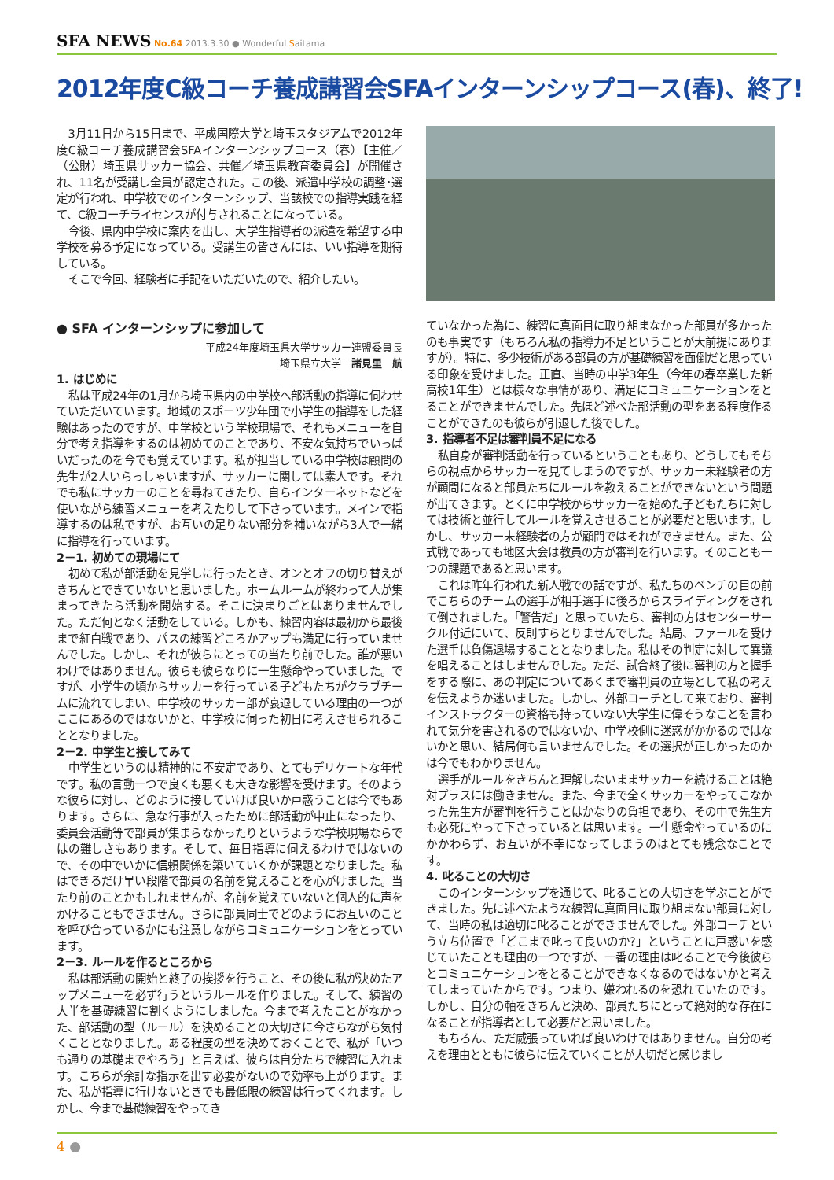SFA NEWS No.64 2013.3.30 ● Wonderful Saitama
2012年度C級コーチ養成講習会SFAインターンシップコース(春)、終了!
3月11日から15日まで、平成国際大学と埼玉スタジアムで2012年度C級コーチ養成講習会SFAインターンシップコース（春）【主催／（公財）埼玉県サッカー協会、共催／埼玉県教育委員会】が開催され、11名が受講し全員が認定された。この後、派遣中学校の調整･選定が行われ、中学校でのインターンシップ、当該校での指導実践を経て、C級コーチライセンスが付与されることになっている。
今後、県内中学校に案内を出し、大学生指導者の派遣を希望する中学校を募る予定になっている。受講生の皆さんには、いい指導を期待している。
そこで今回、経験者に手記をいただいたので、紹介したい。
● SFA インターンシップに参加して
平成24年度埼玉県大学サッカー連盟委員長
埼玉県立大学　諸見里　航
1. はじめに
私は平成24年の1月から埼玉県内の中学校へ部活動の指導に伺わせていただいています。地域のスポーツ少年団で小学生の指導をした経験はあったのですが、中学校という学校現場で、それもメニューを自分で考え指導をするのは初めてのことであり、不安な気持ちでいっぱいだったのを今でも覚えています。私が担当している中学校は顧問の先生が2人いらっしゃいますが、サッカーに関しては素人です。それでも私にサッカーのことを尋ねてきたり、自らインターネットなどを使いながら練習メニューを考えたりして下さっています。メインで指導するのは私ですが、お互いの足りない部分を補いながら3人で一緒に指導を行っています。
2－1. 初めての現場にて
初めて私が部活動を見学しに行ったとき、オンとオフの切り替えがきちんとできていないと思いました。ホームルームが終わって人が集まってきたら活動を開始する。そこに決まりごとはありませんでした。ただ何となく活動をしている。しかも、練習内容は最初から最後まで紅白戦であり、パスの練習どころかアップも満足に行っていませんでした。しかし、それが彼らにとっての当たり前でした。誰が悪いわけではありません。彼らも彼らなりに一生懸命やっていました。ですが、小学生の頃からサッカーを行っている子どもたちがクラブチームに流れてしまい、中学校のサッカー部が衰退している理由の一つがここにあるのではないかと、中学校に伺った初日に考えさせられることとなりました。
2－2. 中学生と接してみて
中学生というのは精神的に不安定であり、とてもデリケートな年代です。私の言動一つで良くも悪くも大きな影響を受けます。そのような彼らに対し、どのように接していけば良いか戸惑うことは今でもあります。さらに、急な行事が入ったために部活動が中止になったり、委員会活動等で部員が集まらなかったりというような学校現場ならではの難しさもあります。そして、毎日指導に伺えるわけではないので、その中でいかに信頼関係を築いていくかが課題となりました。私はできるだけ早い段階で部員の名前を覚えることを心がけました。当たり前のことかもしれませんが、名前を覚えていないと個人的に声をかけることもできません。さらに部員同士でどのようにお互いのことを呼び合っているかにも注意しながらコミュニケーションをとっています。
2－3. ルールを作るところから
私は部活動の開始と終了の挨拶を行うこと、その後に私が決めたアップメニューを必ず行うというルールを作りました。そして、練習の大半を基礎練習に割くようにしました。今まで考えたことがなかった、部活動の型（ルール）を決めることの大切さに今さらながら気付くこととなりました。ある程度の型を決めておくことで、私が「いつも通りの基礎までやろう」と言えば、彼らは自分たちで練習に入れます。こちらが余計な指示を出す必要がないので効率も上がります。また、私が指導に行けないときでも最低限の練習は行ってくれます。しかし、今まで基礎練習をやってき
ていなかった為に、練習に真面目に取り組まなかった部員が多かったのも事実です（もちろん私の指導力不足ということが大前提にありますが）。特に、多少技術がある部員の方が基礎練習を面倒だと思っている印象を受けました。正直、当時の中学3年生（今年の春卒業した新高校1年生）とは様々な事情があり、満足にコミュニケーションをとることができませんでした。先ほど述べた部活動の型をある程度作ることができたのも彼らが引退した後でした。
3. 指導者不足は審判員不足になる
私自身が審判活動を行っているということもあり、どうしてもそちらの視点からサッカーを見てしまうのですが、サッカー未経験者の方が顧問になると部員たちにルールを教えることができないという問題が出てきます。とくに中学校からサッカーを始めた子どもたちに対しては技術と並行してルールを覚えさせることが必要だと思います。しかし、サッカー未経験者の方が顧問ではそれができません。また、公式戦であっても地区大会は教員の方が審判を行います。そのことも一つの課題であると思います。
これは昨年行われた新人戦での話ですが、私たちのベンチの目の前でこちらのチームの選手が相手選手に後ろからスライディングをされて倒されました。「警告だ」と思っていたら、審判の方はセンターサークル付近にいて、反則すらとりませんでした。結局、ファールを受けた選手は負傷退場することとなりました。私はその判定に対して異議を唱えることはしませんでした。ただ、試合終了後に審判の方と握手をする際に、あの判定についてあくまで審判員の立場として私の考えを伝えようか迷いました。しかし、外部コーチとして来ており、審判インストラクターの資格も持っていない大学生に偉そうなことを言われて気分を害されるのではないか、中学校側に迷惑がかかるのではないかと思い、結局何も言いませんでした。その選択が正しかったのかは今でもわかりません。
選手がルールをきちんと理解しないままサッカーを続けることは絶対プラスには働きません。また、今まで全くサッカーをやってこなかった先生方が審判を行うことはかなりの負担であり、その中で先生方も必死にやって下さっているとは思います。一生懸命やっているのにかかわらず、お互いが不幸になってしまうのはとても残念なことです。
4. 叱ることの大切さ
このインターンシップを通じて、叱ることの大切さを学ぶことができました。先に述べたような練習に真面目に取り組まない部員に対して、当時の私は適切に叱ることができませんでした。外部コーチという立ち位置で「どこまで叱って良いのか?」ということに戸惑いを感じていたことも理由の一つですが、一番の理由は叱ることで今後彼らとコミュニケーションをとることができなくなるのではないかと考えてしまっていたからです。つまり、嫌われるのを恐れていたのです。しかし、自分の軸をきちんと決め、部員たちにとって絶対的な存在になることが指導者として必要だと思いました。
もちろん、ただ威張っていれば良いわけではありません。自分の考えを理由とともに彼らに伝えていくことが大切だと感じまし
4 ●